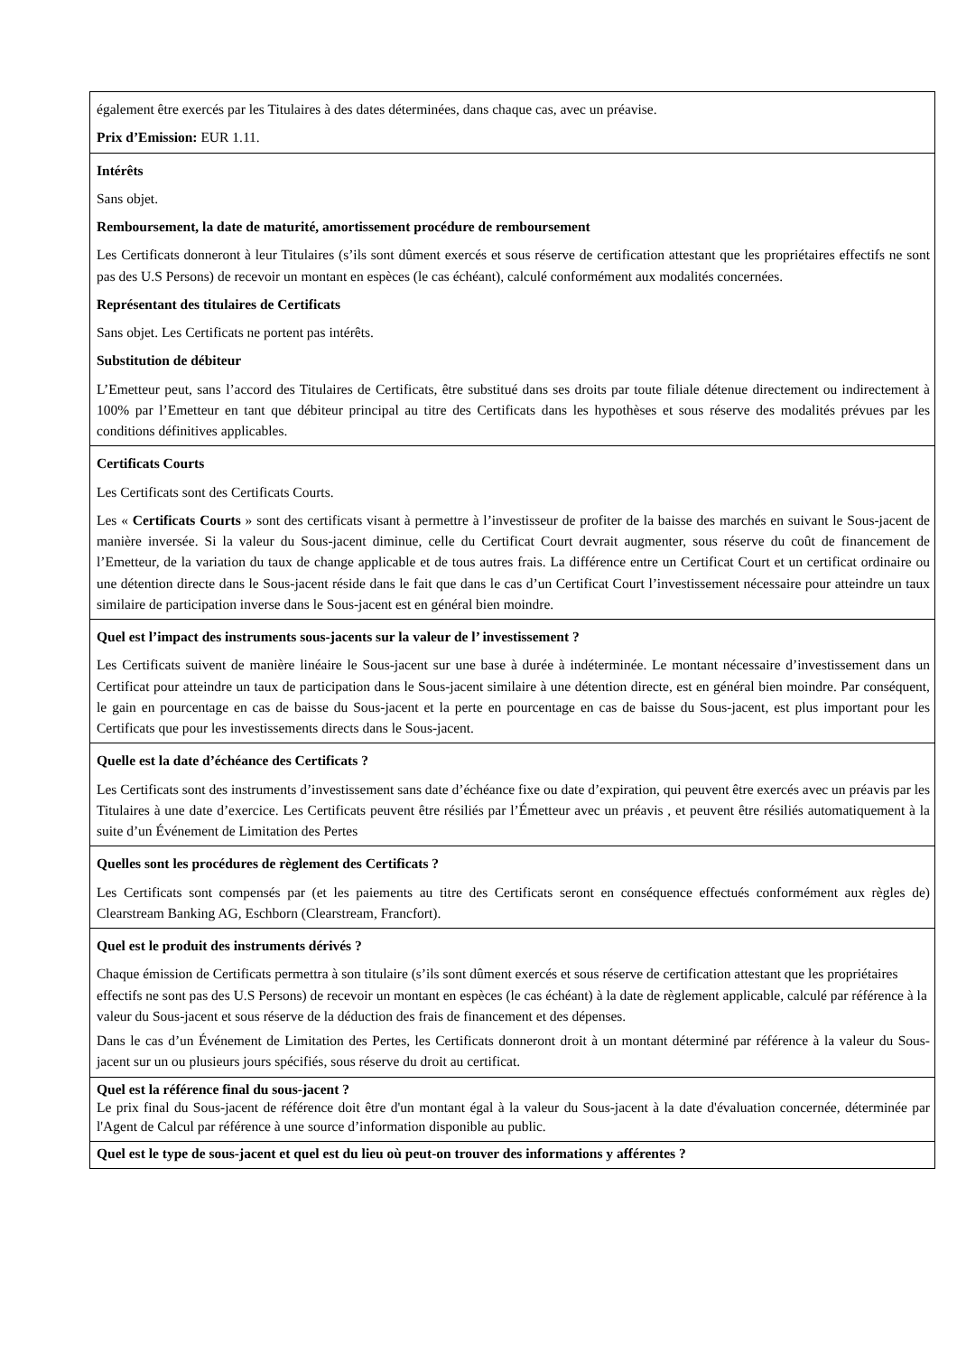| également être exercés par les Titulaires à des dates déterminées, dans chaque cas, avec un préavise. Prix d’Emission: EUR 1.11. |
| Intérêts Sans objet. Remboursement, la date de maturité, amortissement procédure de remboursement Les Certificats donneront à leur Titulaires (s’ils sont dûment exercés et sous réserve de certification attestant que les propriétaires effectifs ne sont pas des U.S Persons) de recevoir un montant en espèces (le cas échéant), calculé conformément aux modalités concernées. Représentant des titulaires de Certificats Sans objet. Les Certificats ne portent pas intérêts. Substitution de débiteur L’Emetteur peut, sans l’accord des Titulaires de Certificats, être substitué dans ses droits par toute filiale détenue directement ou indirectement à 100% par l’Emetteur en tant que débiteur principal au titre des Certificats dans les hypothèses et sous réserve des modalités prévues par les conditions définitives applicables. |
| Certificats Courts Les Certificats sont des Certificats Courts. Les « Certificats Courts » sont des certificats visant à permettre à l’investisseur de profiter de la baisse des marchés en suivant le Sous-jacent de manière inversée. Si la valeur du Sous-jacent diminue, celle du Certificat Court devrait augmenter, sous réserve du coût de financement de l’Emetteur, de la variation du taux de change applicable et de tous autres frais. La différence entre un Certificat Court et un certificat ordinaire ou une détention directe dans le Sous-jacent réside dans le fait que dans le cas d’un Certificat Court l’investissement nécessaire pour atteindre un taux similaire de participation inverse dans le Sous-jacent est en général bien moindre. |
| Quel est l’impact des instruments sous-jacents sur la valeur de l’ investissement ? Les Certificats suivent de manière linéaire le Sous-jacent sur une base à durée à indéterminée. Le montant nécessaire d’investissement dans un Certificat pour atteindre un taux de participation dans le Sous-jacent similaire à une détention directe, est en général bien moindre. Par conséquent, le gain en pourcentage en cas de baisse du Sous-jacent et la perte en pourcentage en cas de baisse du Sous-jacent, est plus important pour les Certificats que pour les investissements directs dans le Sous-jacent. |
| Quelle est la date d’échéance des Certificats ? Les Certificats sont des instruments d’investissement sans date d’échéance fixe ou date d’expiration, qui peuvent être exercés avec un préavis par les Titulaires à une date d’exercice. Les Certificats peuvent être résiliés par l’Émetteur avec un préavis , et peuvent être résiliés automatiquement à la suite d’un Événement de Limitation des Pertes |
| Quelles sont les procédures de règlement des Certificats ? Les Certificats sont compensés par (et les paiements au titre des Certificats seront en conséquence effectués conformément aux règles de) Clearstream Banking AG, Eschborn (Clearstream, Francfort). |
| Quel est le produit des instruments dérivés ? Chaque émission de Certificats permettra à son titulaire (s’ils sont dûment exercés et sous réserve de certification attestant que les propriétaires effectifs ne sont pas des U.S Persons) de recevoir un montant en espèces (le cas échéant) à la date de règlement applicable, calculé par référence à la valeur du Sous-jacent et sous réserve de la déduction des frais de financement et des dépenses. Dans le cas d’un Événement de Limitation des Pertes, les Certificats donneront droit à un montant déterminé par référence à la valeur du Sous-jacent sur un ou plusieurs jours spécifiés, sous réserve du droit au certificat. |
| Quel est la référence final du sous-jacent ? Le prix final du Sous-jacent de référence doit être d'un montant égal à la valeur du Sous-jacent à la date d'évaluation concernée, déterminée par l'Agent de Calcul par référence à une source d’information disponible au public. |
| Quel est le type de sous-jacent et quel est du lieu où peut-on trouver des informations y afférentes ? |